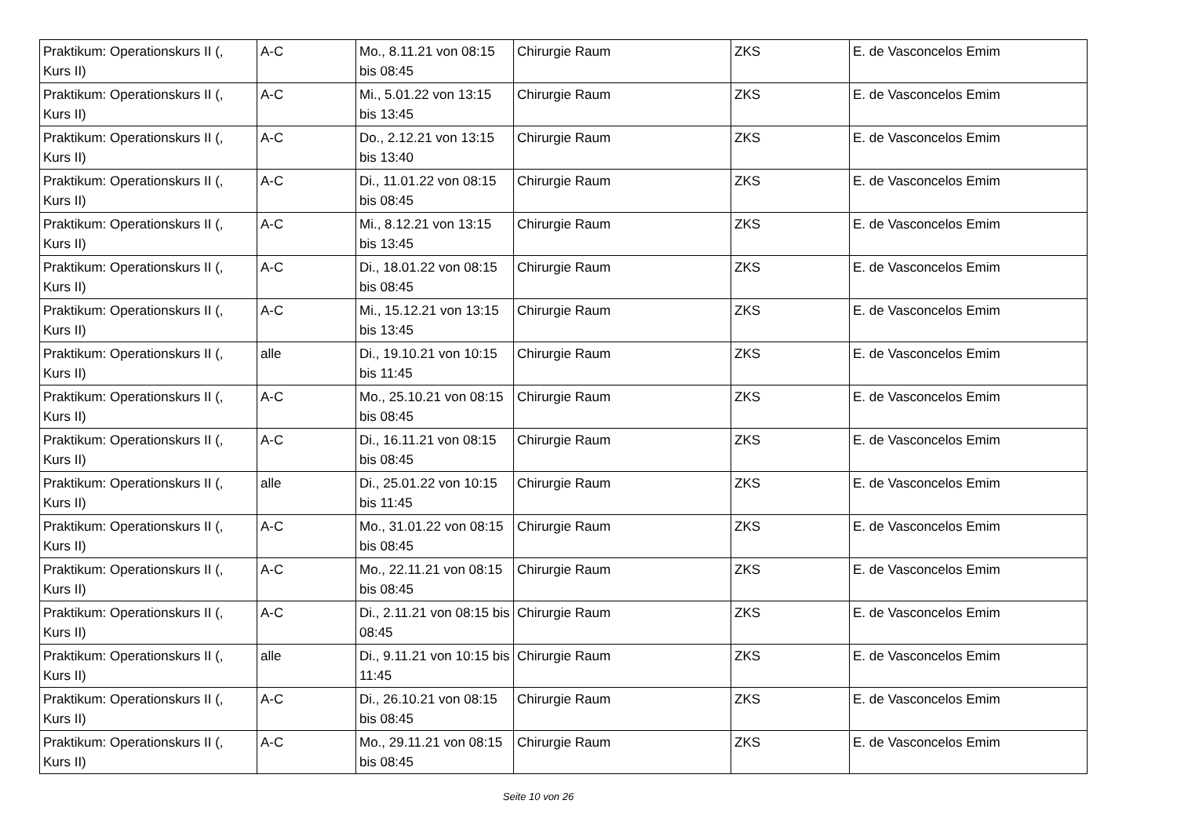| Praktikum: Operationskurs II (, Kurs II) | A-C | Mo., 8.11.21 von 08:15 bis 08:45 | Chirurgie Raum | ZKS | E. de Vasconcelos Emim |
| Praktikum: Operationskurs II (, Kurs II) | A-C | Mi., 5.01.22 von 13:15 bis 13:45 | Chirurgie Raum | ZKS | E. de Vasconcelos Emim |
| Praktikum: Operationskurs II (, Kurs II) | A-C | Do., 2.12.21 von 13:15 bis 13:40 | Chirurgie Raum | ZKS | E. de Vasconcelos Emim |
| Praktikum: Operationskurs II (, Kurs II) | A-C | Di., 11.01.22 von 08:15 bis 08:45 | Chirurgie Raum | ZKS | E. de Vasconcelos Emim |
| Praktikum: Operationskurs II (, Kurs II) | A-C | Mi., 8.12.21 von 13:15 bis 13:45 | Chirurgie Raum | ZKS | E. de Vasconcelos Emim |
| Praktikum: Operationskurs II (, Kurs II) | A-C | Di., 18.01.22 von 08:15 bis 08:45 | Chirurgie Raum | ZKS | E. de Vasconcelos Emim |
| Praktikum: Operationskurs II (, Kurs II) | A-C | Mi., 15.12.21 von 13:15 bis 13:45 | Chirurgie Raum | ZKS | E. de Vasconcelos Emim |
| Praktikum: Operationskurs II (, Kurs II) | alle | Di., 19.10.21 von 10:15 bis 11:45 | Chirurgie Raum | ZKS | E. de Vasconcelos Emim |
| Praktikum: Operationskurs II (, Kurs II) | A-C | Mo., 25.10.21 von 08:15 bis 08:45 | Chirurgie Raum | ZKS | E. de Vasconcelos Emim |
| Praktikum: Operationskurs II (, Kurs II) | A-C | Di., 16.11.21 von 08:15 bis 08:45 | Chirurgie Raum | ZKS | E. de Vasconcelos Emim |
| Praktikum: Operationskurs II (, Kurs II) | alle | Di., 25.01.22 von 10:15 bis 11:45 | Chirurgie Raum | ZKS | E. de Vasconcelos Emim |
| Praktikum: Operationskurs II (, Kurs II) | A-C | Mo., 31.01.22 von 08:15 bis 08:45 | Chirurgie Raum | ZKS | E. de Vasconcelos Emim |
| Praktikum: Operationskurs II (, Kurs II) | A-C | Mo., 22.11.21 von 08:15 bis 08:45 | Chirurgie Raum | ZKS | E. de Vasconcelos Emim |
| Praktikum: Operationskurs II (, Kurs II) | A-C | Di., 2.11.21 von 08:15 bis 08:45 | Chirurgie Raum | ZKS | E. de Vasconcelos Emim |
| Praktikum: Operationskurs II (, Kurs II) | alle | Di., 9.11.21 von 10:15 bis 11:45 | Chirurgie Raum | ZKS | E. de Vasconcelos Emim |
| Praktikum: Operationskurs II (, Kurs II) | A-C | Di., 26.10.21 von 08:15 bis 08:45 | Chirurgie Raum | ZKS | E. de Vasconcelos Emim |
| Praktikum: Operationskurs II (, Kurs II) | A-C | Mo., 29.11.21 von 08:15 bis 08:45 | Chirurgie Raum | ZKS | E. de Vasconcelos Emim |
Seite 10 von 26